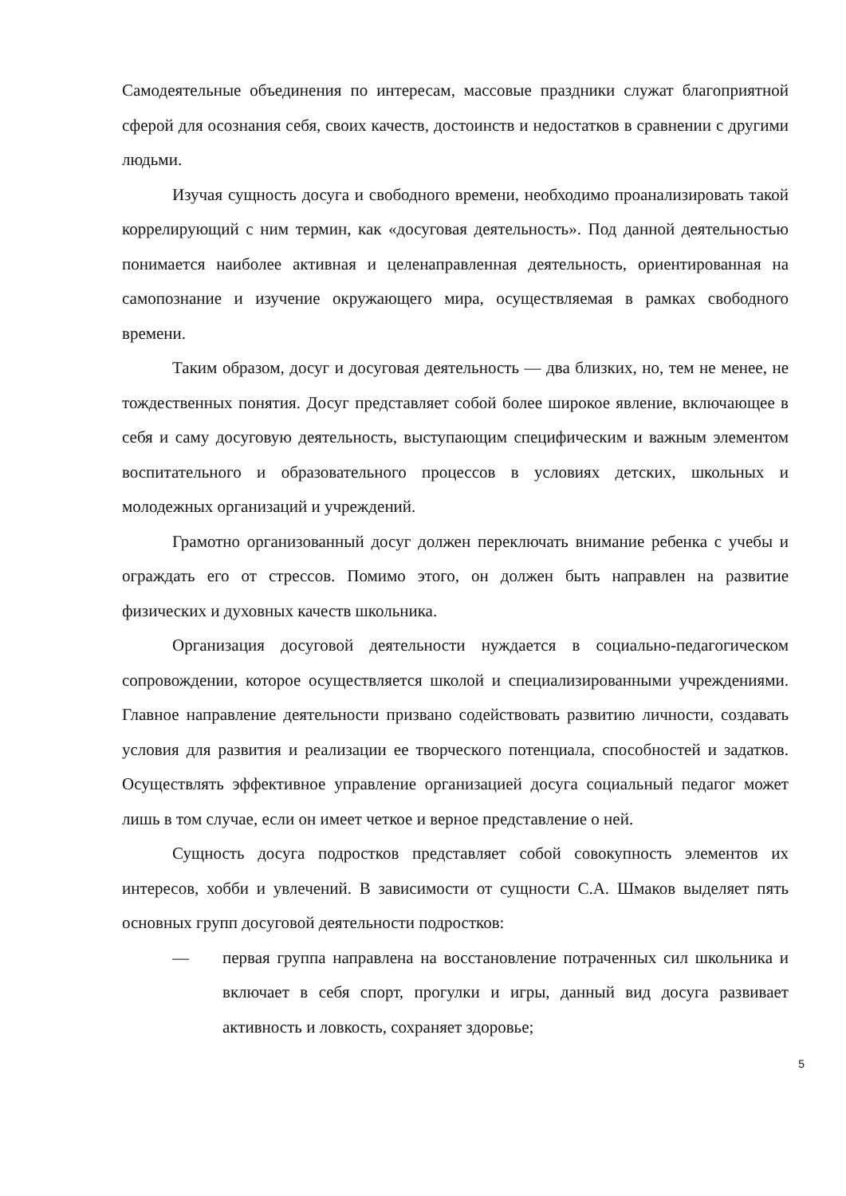Самодеятельные объединения по интересам, массовые праздники служат благоприятной сферой для осознания себя, своих качеств, достоинств и недостатков в сравнении с другими людьми.
Изучая сущность досуга и свободного времени, необходимо проанализировать такой коррелирующий с ним термин, как «досуговая деятельность». Под данной деятельностью понимается наиболее активная и целенаправленная деятельность, ориентированная на самопознание и изучение окружающего мира, осуществляемая в рамках свободного времени.
Таким образом, досуг и досуговая деятельность — два близких, но, тем не менее, не тождественных понятия. Досуг представляет собой более широкое явление, включающее в себя и саму досуговую деятельность, выступающим специфическим и важным элементом воспитательного и образовательного процессов в условиях детских, школьных и молодежных организаций и учреждений.
Грамотно организованный досуг должен переключать внимание ребенка с учебы и ограждать его от стрессов. Помимо этого, он должен быть направлен на развитие физических и духовных качеств школьника.
Организация досуговой деятельности нуждается в социально-педагогическом сопровождении, которое осуществляется школой и специализированными учреждениями. Главное направление деятельности призвано содействовать развитию личности, создавать условия для развития и реализации ее творческого потенциала, способностей и задатков. Осуществлять эффективное управление организацией досуга социальный педагог может лишь в том случае, если он имеет четкое и верное представление о ней.
Сущность досуга подростков представляет собой совокупность элементов их интересов, хобби и увлечений. В зависимости от сущности С.А. Шмаков выделяет пять основных групп досуговой деятельности подростков:
— первая группа направлена на восстановление потраченных сил школьника и включает в себя спорт, прогулки и игры, данный вид досуга развивает активность и ловкость, сохраняет здоровье;
5